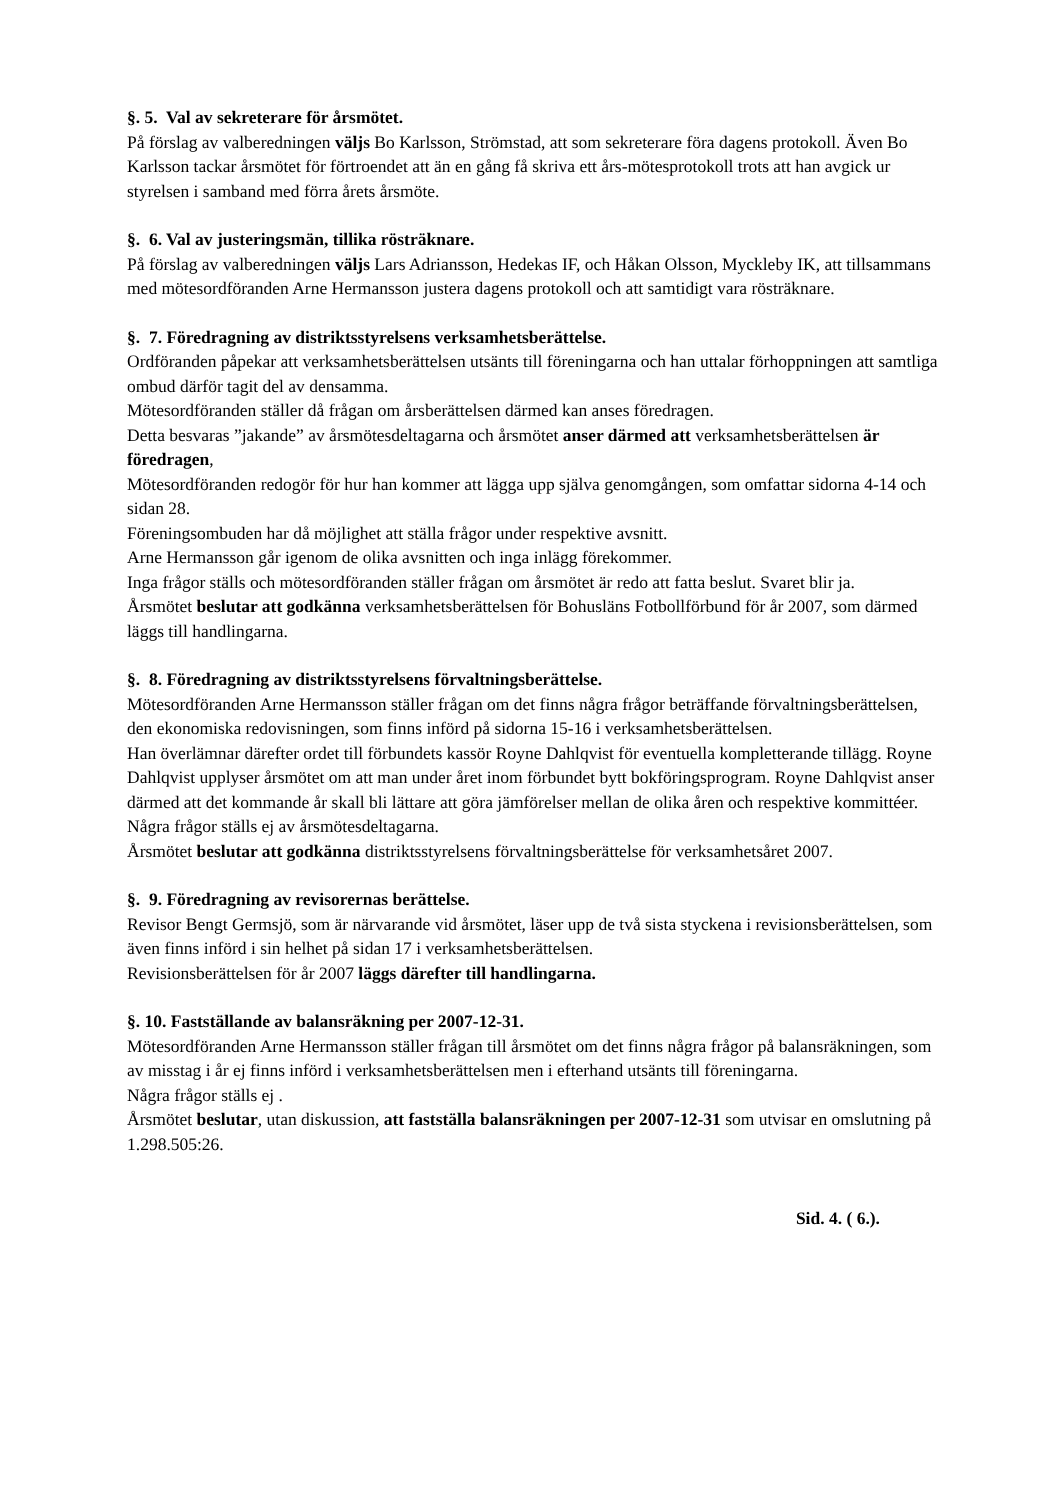§. 5. Val av sekreterare för årsmötet.
På förslag av valberedningen väljs Bo Karlsson, Strömstad, att som sekreterare föra dagens protokoll. Även Bo Karlsson tackar årsmötet för förtroendet att än en gång få skriva ett års-mötesprotokoll trots att han avgick ur styrelsen i samband med förra årets årsmöte.
§. 6. Val av justeringsmän, tillika rösträknare.
På förslag av valberedningen väljs Lars Adriansson, Hedekas IF, och Håkan Olsson, Myckleby IK, att tillsammans med mötesordföranden Arne Hermansson justera dagens protokoll och att samtidigt vara rösträknare.
§. 7. Föredragning av distriktsstyrelsens verksamhetsberättelse.
Ordföranden påpekar att verksamhetsberättelsen utsänts till föreningarna och han uttalar förhoppningen att samtliga ombud därför tagit del av densamma.
Mötesordföranden ställer då frågan om årsberättelsen därmed kan anses föredragen.
Detta besvaras ”jakande” av årsmötesdeltagarna och årsmötet anser därmed att verksamhetsberättelsen är föredragen,
Mötesordföranden redogör för hur han kommer att lägga upp själva genomgången, som omfattar sidorna 4-14 och sidan 28.
Föreningsombuden har då möjlighet att ställa frågor under respektive avsnitt.
Arne Hermansson går igenom de olika avsnitten och inga inlägg förekommer.
Inga frågor ställs och mötesordföranden ställer frågan om årsmötet är redo att fatta beslut. Svaret blir ja.
Årsmötet beslutar att godkänna verksamhetsberättelsen för Bohusläns Fotbollförbund för år 2007, som därmed läggs till handlingarna.
§. 8. Föredragning av distriktsstyrelsens förvaltningsberättelse.
Mötesordföranden Arne Hermansson ställer frågan om det finns några frågor beträffande förvaltningsberättelsen, den ekonomiska redovisningen, som finns införd på sidorna 15-16 i verksamhetsberättelsen.
Han överlämnar därefter ordet till förbundets kassör Royne Dahlqvist för eventuella kompletterande tillägg. Royne Dahlqvist upplyser årsmötet om att man under året inom förbundet bytt bokföringsprogram. Royne Dahlqvist anser därmed att det kommande år skall bli lättare att göra jämförelser mellan de olika åren och respektive kommittéer.
Några frågor ställs ej av årsmötesdeltagarna.
Årsmötet beslutar att godkänna distriktsstyrelsens förvaltningsberättelse för verksamhetsåret 2007.
§. 9. Föredragning av revisorernas berättelse.
Revisor Bengt Germsjö, som är närvarande vid årsmötet, läser upp de två sista styckena i revisionsberättelsen, som även finns införd i sin helhet på sidan 17 i verksamhetsberättelsen.
Revisionsberättelsen för år 2007 läggs därefter till handlingarna.
§. 10. Fastställande av balansräkning per 2007-12-31.
Mötesordföranden Arne Hermansson ställer frågan till årsmötet om det finns några frågor på balansräkningen, som av misstag i år ej finns införd i verksamhetsberättelsen men i efterhand utsänts till föreningarna.
Några frågor ställs ej .
Årsmötet beslutar, utan diskussion, att fastställa balansräkningen per 2007-12-31 som utvisar en omslutning på 1.298.505:26.
Sid. 4. ( 6.).